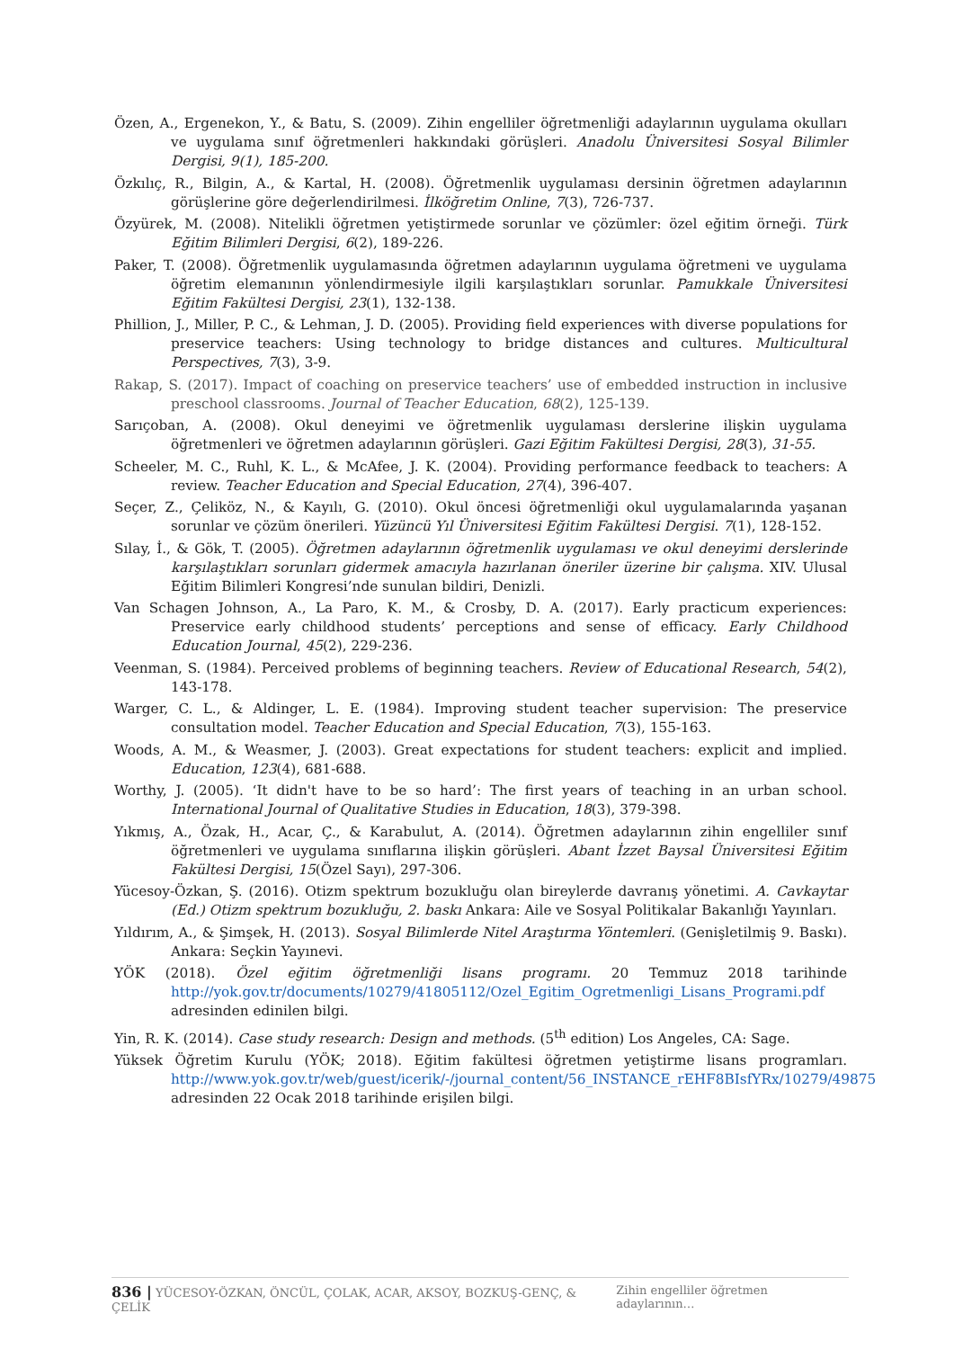Özen, A., Ergenekon, Y., & Batu, S. (2009). Zihin engelliler öğretmenliği adaylarının uygulama okulları ve uygulama sınıf öğretmenleri hakkındaki görüşleri. Anadolu Üniversitesi Sosyal Bilimler Dergisi, 9(1), 185-200.
Özkılıç, R., Bilgin, A., & Kartal, H. (2008). Öğretmenlik uygulaması dersinin öğretmen adaylarının görüşlerine göre değerlendirilmesi. İlköğretim Online, 7(3), 726-737.
Özyürek, M. (2008). Nitelikli öğretmen yetiştirmede sorunlar ve çözümler: özel eğitim örneği. Türk Eğitim Bilimleri Dergisi, 6(2), 189-226.
Paker, T. (2008). Öğretmenlik uygulamasında öğretmen adaylarının uygulama öğretmeni ve uygulama öğretim elemanının yönlendirmesiyle ilgili karşılaştıkları sorunlar. Pamukkale Üniversitesi Eğitim Fakültesi Dergisi, 23(1), 132-138.
Phillion, J., Miller, P. C., & Lehman, J. D. (2005). Providing field experiences with diverse populations for preservice teachers: Using technology to bridge distances and cultures. Multicultural Perspectives, 7(3), 3-9.
Rakap, S. (2017). Impact of coaching on preservice teachers’ use of embedded instruction in inclusive preschool classrooms. Journal of Teacher Education, 68(2), 125-139.
Sarıçoban, A. (2008). Okul deneyimi ve öğretmenlik uygulaması derslerine ilişkin uygulama öğretmenleri ve öğretmen adaylarının görüşleri. Gazi Eğitim Fakültesi Dergisi, 28(3), 31-55.
Scheeler, M. C., Ruhl, K. L., & McAfee, J. K. (2004). Providing performance feedback to teachers: A review. Teacher Education and Special Education, 27(4), 396-407.
Seçer, Z., Çeliköz, N., & Kayılı, G. (2010). Okul öncesi öğretmenliği okul uygulamalarında yaşanan sorunlar ve çözüm önerileri. Yüzüncü Yıl Üniversitesi Eğitim Fakültesi Dergisi. 7(1), 128-152.
Sılay, İ., & Gök, T. (2005). Öğretmen adaylarının öğretmenlik uygulaması ve okul deneyimi derslerinde karşılaştıkları sorunları gidermek amacıyla hazırlanan öneriler üzerine bir çalışma. XIV. Ulusal Eğitim Bilimleri Kongresi’nde sunulan bildiri, Denizli.
Van Schagen Johnson, A., La Paro, K. M., & Crosby, D. A. (2017). Early practicum experiences: Preservice early childhood students’ perceptions and sense of efficacy. Early Childhood Education Journal, 45(2), 229-236.
Veenman, S. (1984). Perceived problems of beginning teachers. Review of Educational Research, 54(2), 143-178.
Warger, C. L., & Aldinger, L. E. (1984). Improving student teacher supervision: The preservice consultation model. Teacher Education and Special Education, 7(3), 155-163.
Woods, A. M., & Weasmer, J. (2003). Great expectations for student teachers: explicit and implied. Education, 123(4), 681-688.
Worthy, J. (2005). ‘It didn't have to be so hard’: The first years of teaching in an urban school. International Journal of Qualitative Studies in Education, 18(3), 379-398.
Yıkmış, A., Özak, H., Acar, Ç., & Karabulut, A. (2014). Öğretmen adaylarının zihin engelliler sınıf öğretmenleri ve uygulama sınıflarına ilişkin görüşleri. Abant İzzet Baysal Üniversitesi Eğitim Fakültesi Dergisi, 15(Özel Sayı), 297-306.
Yücesoy-Özkan, Ş. (2016). Otizm spektrum bozukluğu olan bireylerde davranış yönetimi. A. Cavkaytar (Ed.) Otizm spektrum bozukluğu, 2. baskı Ankara: Aile ve Sosyal Politikalar Bakanlığı Yayınları.
Yıldırım, A., & Şimşek, H. (2013). Sosyal Bilimlerde Nitel Araştırma Yöntemleri. (Genişletilmiş 9. Baskı). Ankara: Seçkin Yayınevi.
YÖK (2018). Özel eğitim öğretmenliği lisans programı. 20 Temmuz 2018 tarihinde http://yok.gov.tr/documents/10279/41805112/Ozel_Egitim_Ogretmenligi_Lisans_Programi.pdf adresinden edinilen bilgi.
Yin, R. K. (2014). Case study research: Design and methods. (5<sup>th</sup> edition) Los Angeles, CA: Sage.
Yüksek Öğretim Kurulu (YÖK; 2018). Eğitim fakültesi öğretmen yetiştirme lisans programları. http://www.yok.gov.tr/web/guest/icerik/-/journal_content/56_INSTANCE_rEHF8BIsfYRx/10279/49875 adresinden 22 Ocak 2018 tarihinde erişilen bilgi.
836 | YÜCESOY-ÖZKAN, ÖNCÜL, ÇOLAK, ACAR, AKSOY, BOZKUŞ-GENÇ, & ÇELİK Zihin engelliler öğretmen adaylarının…